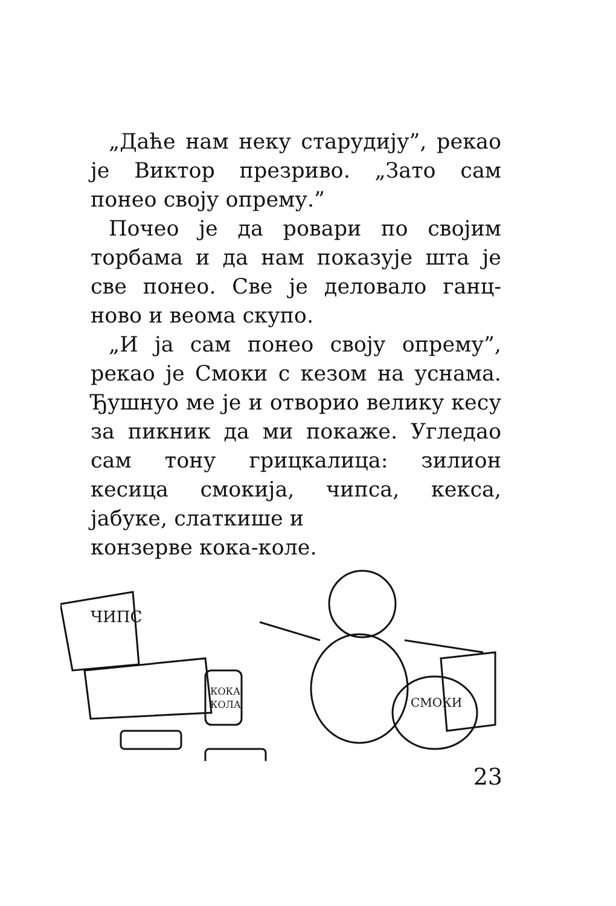„Даће нам неку старудију”, рекао је Виктор презриво. „Зато сам понео своју опрему.”
Почео је да ровари по својим торбама и да нам показује шта је све понео. Све је деловало ганц-ново и веома скупо.
„И ја сам понео своју опрему”, рекао је Смоки с кезом на уснама. Ђушнуо ме је и отворио велику кесу за пикник да ми покаже. Угледао сам тону грицкалица: зилион кесица смокија, чипса, кекса, јабуке, слаткише и
конзерве кока-коле.
ЧИПС
КОКА
КОЛА
СМОКИ
23